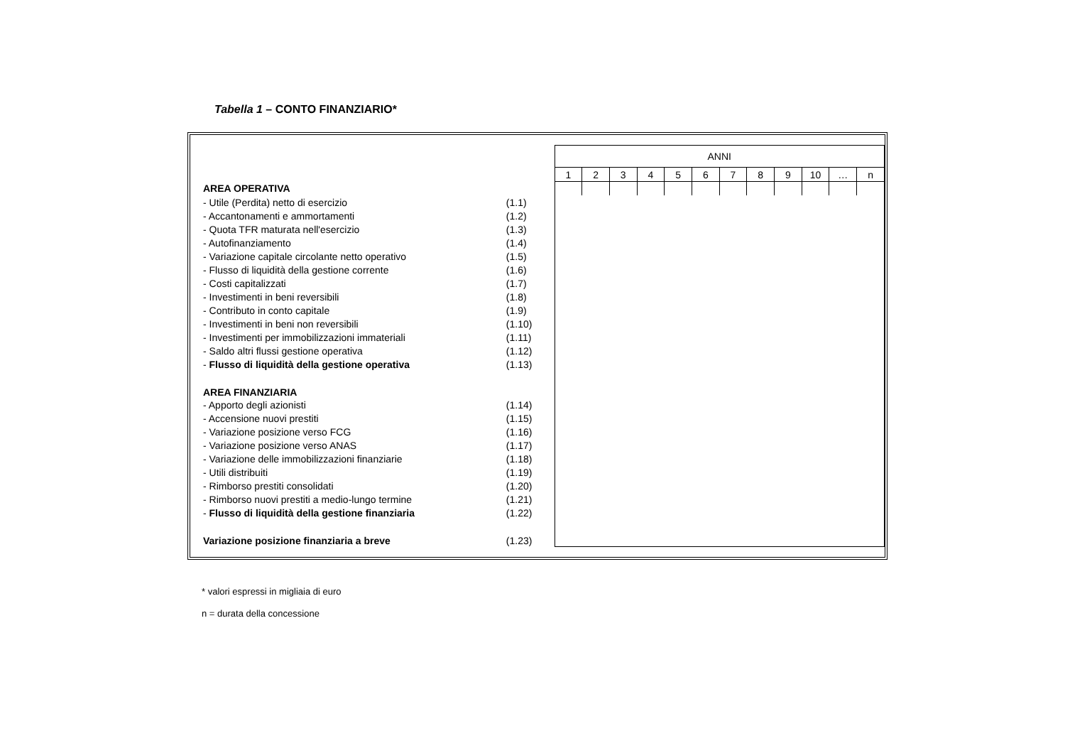Tabella 1 – CONTO FINANZIARIO*
| | | ANNI | | | | | | | | | | | |
| --- | --- | --- | --- | --- | --- | --- | --- | --- | --- | --- | --- | --- | --- |
| | | 1 | 2 | 3 | 4 | 5 | 6 | 7 | 8 | 9 | 10 | … | n |
| AREA OPERATIVA | | | | | | | | | | | | | |
| - Utile (Perdita) netto di esercizio | (1.1) | | | | | | | | | | | | |
| - Accantonamenti e ammortamenti | (1.2) | | | | | | | | | | | | |
| - Quota TFR maturata nell'esercizio | (1.3) | | | | | | | | | | | | |
| - Autofinanziamento | (1.4) | | | | | | | | | | | | |
| - Variazione capitale circolante netto operativo | (1.5) | | | | | | | | | | | | |
| - Flusso di liquidità della gestione corrente | (1.6) | | | | | | | | | | | | |
| - Costi capitalizzati | (1.7) | | | | | | | | | | | | |
| - Investimenti in beni reversibili | (1.8) | | | | | | | | | | | | |
| - Contributo in conto capitale | (1.9) | | | | | | | | | | | | |
| - Investimenti in beni non reversibili | (1.10) | | | | | | | | | | | | |
| - Investimenti per immobilizzazioni immateriali | (1.11) | | | | | | | | | | | | |
| - Saldo altri flussi gestione operativa | (1.12) | | | | | | | | | | | | |
| - Flusso di liquidità della gestione operativa | (1.13) | | | | | | | | | | | | |
| AREA FINANZIARIA | | | | | | | | | | | | | |
| - Apporto degli azionisti | (1.14) | | | | | | | | | | | | |
| - Accensione nuovi prestiti | (1.15) | | | | | | | | | | | | |
| - Variazione posizione verso FCG | (1.16) | | | | | | | | | | | | |
| - Variazione posizione verso ANAS | (1.17) | | | | | | | | | | | | |
| - Variazione delle immobilizzazioni finanziarie | (1.18) | | | | | | | | | | | | |
| - Utili distribuiti | (1.19) | | | | | | | | | | | | |
| - Rimborso prestiti consolidati | (1.20) | | | | | | | | | | | | |
| - Rimborso nuovi prestiti a medio-lungo termine | (1.21) | | | | | | | | | | | | |
| - Flusso di liquidità della gestione finanziaria | (1.22) | | | | | | | | | | | | |
| Variazione posizione finanziaria a breve | (1.23) | | | | | | | | | | | | |
* valori espressi in migliaia di euro
n = durata della concessione